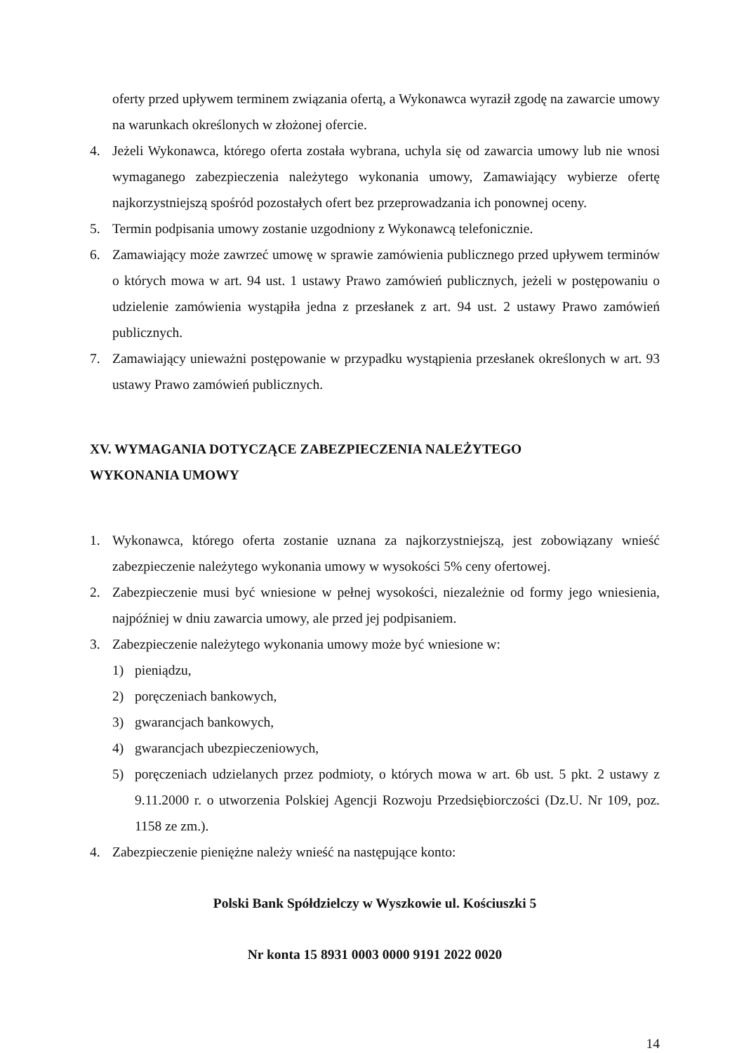oferty przed upływem terminem związania ofertą, a Wykonawca wyraził zgodę na zawarcie umowy na warunkach określonych w złożonej ofercie.
4. Jeżeli Wykonawca, którego oferta została wybrana, uchyla się od zawarcia umowy lub nie wnosi wymaganego zabezpieczenia należytego wykonania umowy, Zamawiający wybierze ofertę najkorzystniejszą spośród pozostałych ofert bez przeprowadzania ich ponownej oceny.
5. Termin podpisania umowy zostanie uzgodniony z Wykonawcą telefonicznie.
6. Zamawiający może zawrzeć umowę w sprawie zamówienia publicznego przed upływem terminów o których mowa w art. 94 ust. 1 ustawy Prawo zamówień publicznych, jeżeli w postępowaniu o udzielenie zamówienia wystąpiła jedna z przesłanek z art. 94 ust. 2 ustawy Prawo zamówień publicznych.
7. Zamawiający unieważni postępowanie w przypadku wystąpienia przesłanek określonych w art. 93 ustawy Prawo zamówień publicznych.
XV. WYMAGANIA DOTYCZĄCE ZABEZPIECZENIA NALEŻYTEGO
WYKONANIA UMOWY
1. Wykonawca, którego oferta zostanie uznana za najkorzystniejszą, jest zobowiązany wnieść zabezpieczenie należytego wykonania umowy w wysokości 5% ceny ofertowej.
2. Zabezpieczenie musi być wniesione w pełnej wysokości, niezależnie od formy jego wniesienia, najpóźniej w dniu zawarcia umowy, ale przed jej podpisaniem.
3. Zabezpieczenie należytego wykonania umowy może być wniesione w:
1) pieniądzu,
2) poręczeniach bankowych,
3) gwarancjach bankowych,
4) gwarancjach ubezpieczeniowych,
5) poręczeniach udzielanych przez podmioty, o których mowa w art. 6b ust. 5 pkt. 2 ustawy z 9.11.2000 r. o utworzenia Polskiej Agencji Rozwoju Przedsiębiorczości (Dz.U. Nr 109, poz. 1158 ze zm.).
4. Zabezpieczenie pieniężne należy wnieść na następujące konto:
Polski Bank Spółdzielczy w Wyszkowie ul. Kościuszki 5
Nr konta 15 8931 0003 0000 9191 2022 0020
14